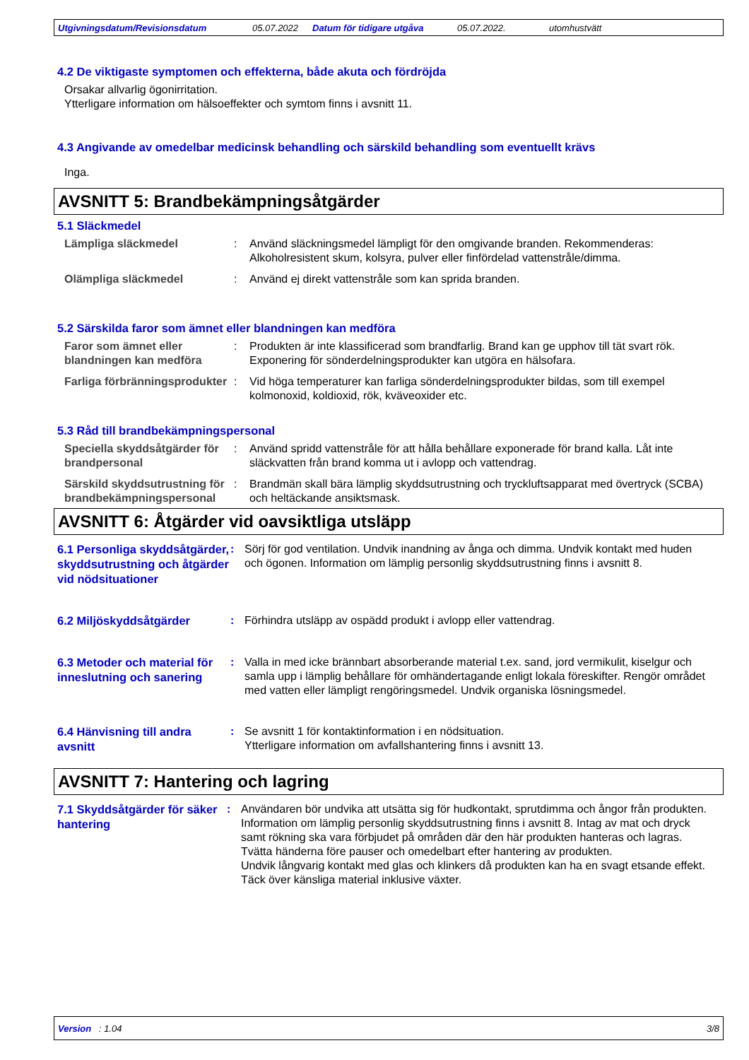Utgivningsdatum/Revisionsdatum 05.07.2022 Datum för tidigare utgåva 05.07.2022. utomhustvätt
4.2 De viktigaste symptomen och effekterna, både akuta och fördröjda
Orsakar allvarlig ögonirritation.
Ytterligare information om hälsoeffekter och symtom finns i avsnitt 11.
4.3 Angivande av omedelbar medicinsk behandling och särskild behandling som eventuellt krävs
Inga.
AVSNITT 5: Brandbekämpningsåtgärder
5.1 Släckmedel
Lämpliga släckmedel : Använd släckningsmedel lämpligt för den omgivande branden. Rekommenderas: Alkoholresistent skum, kolsyra, pulver eller finfördelad vattenstråle/dimma.
Olämpliga släckmedel : Använd ej direkt vattenstråle som kan sprida branden.
5.2 Särskilda faror som ämnet eller blandningen kan medföra
Faror som ämnet eller blandningen kan medföra
: Produkten är inte klassificerad som brandfarlig. Brand kan ge upphov till tät svart rök. Exponering för sönderdelningsprodukter kan utgöra en hälsofara.
Farliga förbränningsprodukter
: Vid höga temperaturer kan farliga sönderdelningsprodukter bildas, som till exempel kolmonoxid, koldioxid, rök, kväveoxider etc.
5.3 Råd till brandbekämpningspersonal
Speciella skyddsåtgärder för brandpersonal
: Använd spridd vattenstråle för att hålla behållare exponerade för brand kalla. Låt inte släckvatten från brand komma ut i avlopp och vattendrag.
Särskild skyddsutrustning för brandbekämpningspersonal
: Brandmän skall bära lämplig skyddsutrustning och tryckluftsapparat med övertryck (SCBA) och heltäckande ansiktsmask.
AVSNITT 6: Åtgärder vid oavsiktliga utsläpp
6.1 Personliga skyddsåtgärder, skyddsutrustning och åtgärder vid nödsituationer
: Sörj för god ventilation. Undvik inandning av ånga och dimma. Undvik kontakt med huden och ögonen. Information om lämplig personlig skyddsutrustning finns i avsnitt 8.
6.2 Miljöskyddsåtgärder
: Förhindra utsläpp av ospädd produkt i avlopp eller vattendrag.
6.3 Metoder och material för inneslutning och sanering
: Valla in med icke brännbart absorberande material t.ex. sand, jord vermikulit, kiselgur och samla upp i lämplig behållare för omhändertagande enligt lokala föreskifter. Rengör området med vatten eller lämpligt rengöringsmedel. Undvik organiska lösningsmedel.
6.4 Hänvisning till andra avsnitt
: Se avsnitt 1 för kontaktinformation i en nödsituation.
Ytterligare information om avfallshantering finns i avsnitt 13.
AVSNITT 7: Hantering och lagring
7.1 Skyddsåtgärder för säker hantering
: Användaren bör undvika att utsätta sig för hudkontakt, sprutdimma och ångor från produkten. Information om lämplig personlig skyddsutrustning finns i avsnitt 8. Intag av mat och dryck samt rökning ska vara förbjudet på områden där den här produkten hanteras och lagras. Tvätta händerna före pauser och omedelbart efter hantering av produkten.
Undvik långvarig kontakt med glas och klinkers då produkten kan ha en svagt etsande effekt.
Täck över känsliga material inklusive växter.
Version : 1.04 3/8